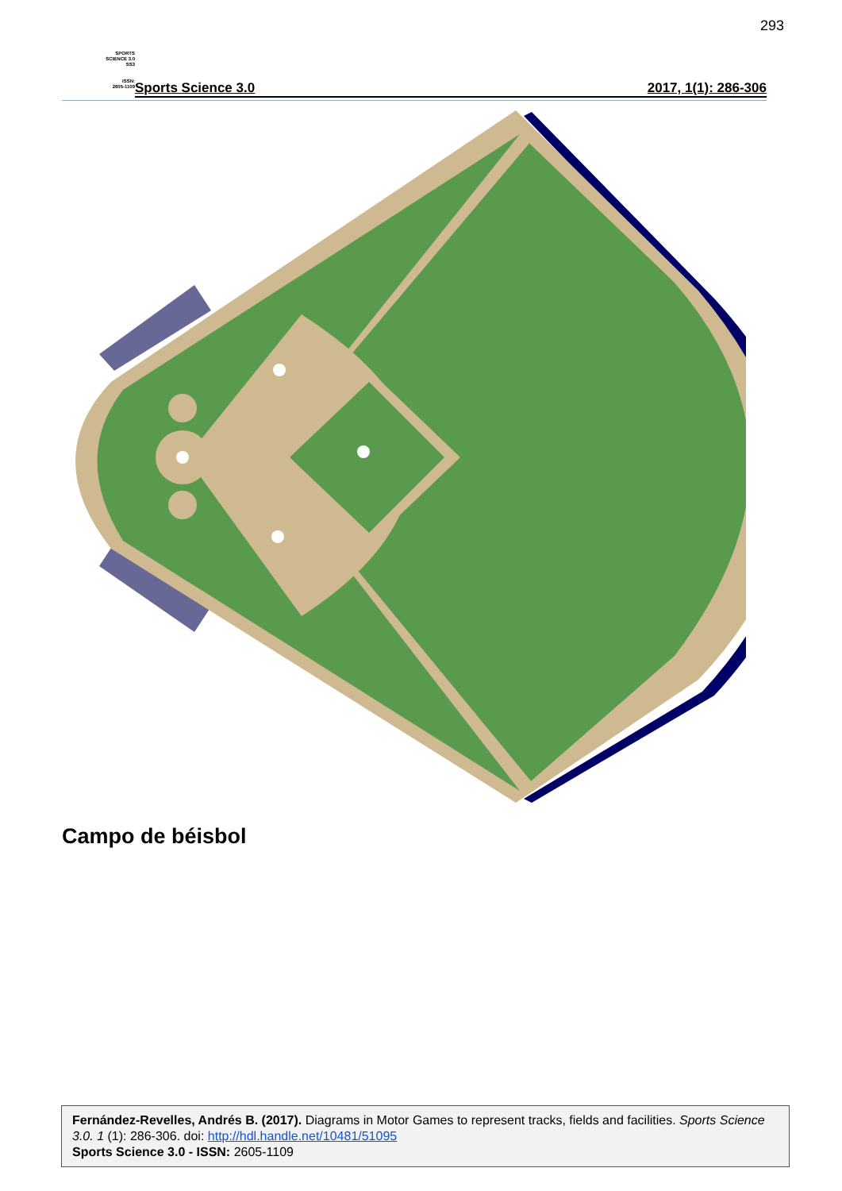293
SPORTS
SCIENCE 3.0
SS3
ISSN:
2605-1109
Sports Science 3.0 2017, 1(1): 286-306
Campo de béisbol
Fernández-Revelles, Andrés B. (2017). Diagrams in Motor Games to represent tracks, fields and facilities. Sports Science 3.0. 1 (1): 286-306. doi: http://hdl.handle.net/10481/51095
Sports Science 3.0 - ISSN: 2605-1109